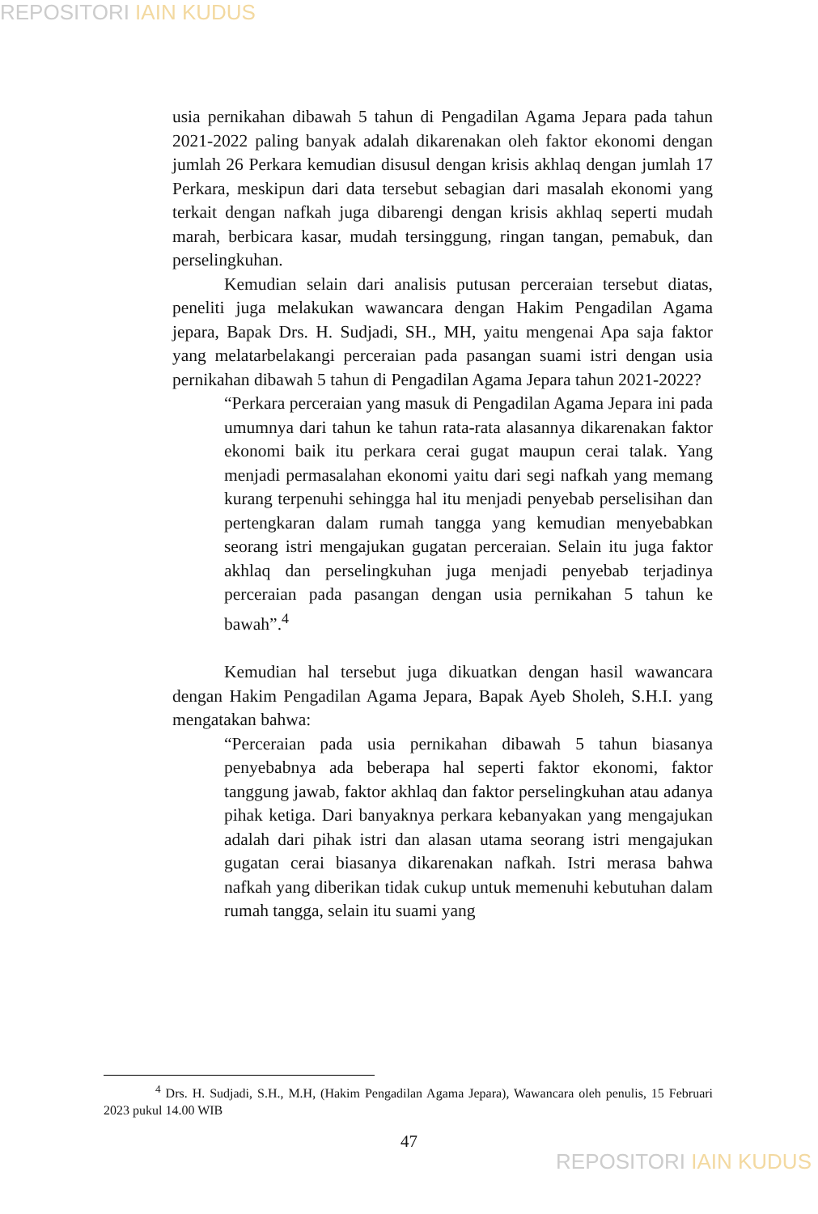REPOSITORI IAIN KUDUS
usia pernikahan dibawah 5 tahun di Pengadilan Agama Jepara pada tahun 2021-2022 paling banyak adalah dikarenakan oleh faktor ekonomi dengan jumlah 26 Perkara kemudian disusul dengan krisis akhlaq dengan jumlah 17 Perkara, meskipun dari data tersebut sebagian dari masalah ekonomi yang terkait dengan nafkah juga dibarengi dengan krisis akhlaq seperti mudah marah, berbicara kasar, mudah tersinggung, ringan tangan, pemabuk, dan perselingkuhan.
Kemudian selain dari analisis putusan perceraian tersebut diatas, peneliti juga melakukan wawancara dengan Hakim Pengadilan Agama jepara, Bapak Drs. H. Sudjadi, SH., MH, yaitu mengenai Apa saja faktor yang melatarbelakangi perceraian pada pasangan suami istri dengan usia pernikahan dibawah 5 tahun di Pengadilan Agama Jepara tahun 2021-2022?
“Perkara perceraian yang masuk di Pengadilan Agama Jepara ini pada umumnya dari tahun ke tahun rata-rata alasannya dikarenakan faktor ekonomi baik itu perkara cerai gugat maupun cerai talak. Yang menjadi permasalahan ekonomi yaitu dari segi nafkah yang memang kurang terpenuhi sehingga hal itu menjadi penyebab perselisihan dan pertengkaran dalam rumah tangga yang kemudian menyebabkan seorang istri mengajukan gugatan perceraian. Selain itu juga faktor akhlaq dan perselingkuhan juga menjadi penyebab terjadinya perceraian pada pasangan dengan usia pernikahan 5 tahun ke bawah”.<sup>4</sup>
Kemudian hal tersebut juga dikuatkan dengan hasil wawancara dengan Hakim Pengadilan Agama Jepara, Bapak Ayeb Sholeh, S.H.I. yang mengatakan bahwa:
“Perceraian pada usia pernikahan dibawah 5 tahun biasanya penyebabnya ada beberapa hal seperti faktor ekonomi, faktor tanggung jawab, faktor akhlaq dan faktor perselingkuhan atau adanya pihak ketiga. Dari banyaknya perkara kebanyakan yang mengajukan adalah dari pihak istri dan alasan utama seorang istri mengajukan gugatan cerai biasanya dikarenakan nafkah. Istri merasa bahwa nafkah yang diberikan tidak cukup untuk memenuhi kebutuhan dalam rumah tangga, selain itu suami yang
<sup>4</sup> Drs. H. Sudjadi, S.H., M.H, (Hakim Pengadilan Agama Jepara), Wawancara oleh penulis, 15 Februari 2023 pukul 14.00 WIB
47
REPOSITORI IAIN KUDUS